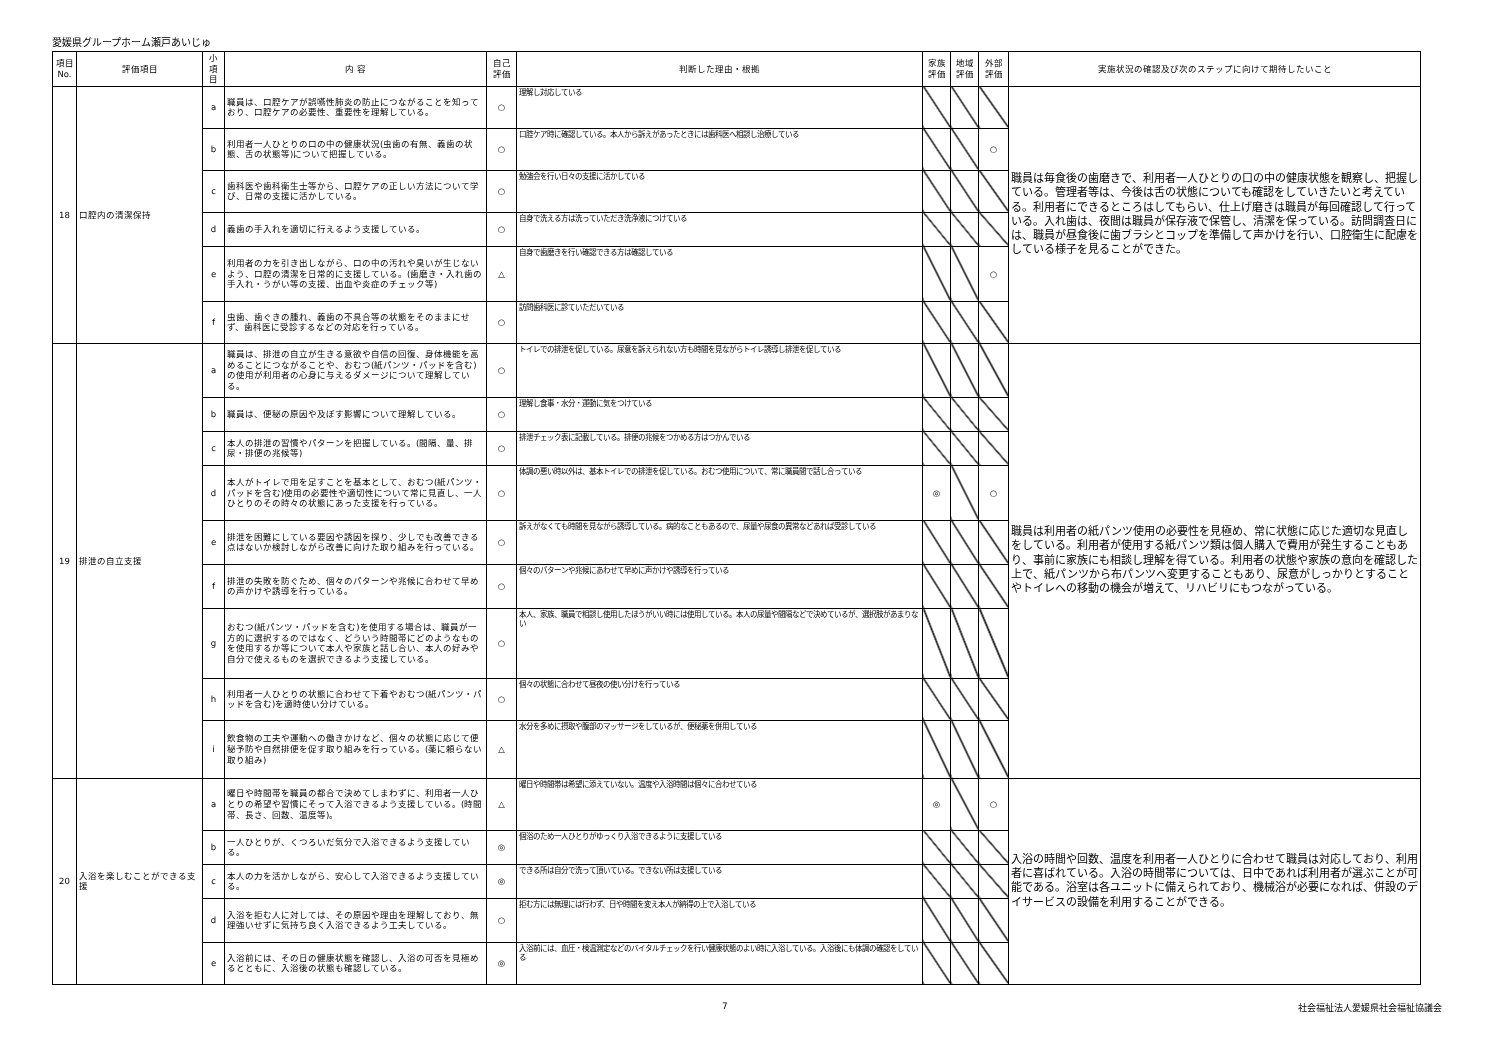愛媛県グループホーム瀬戸あいじゅ
| 項目No. | 評価項目 | 小項目 | 内 容 | 自己評価 | 判断した理由・根拠 | 家族評価 | 地域評価 | 外部評価 | 実施状況の確認及び次のステップに向けて期待したいこと |
| --- | --- | --- | --- | --- | --- | --- | --- | --- | --- |
| 18 | 口腔内の清潔保持 | a | 職員は、口腔ケアが誤嚥性肺炎の防止につながることを知っており、口腔ケアの必要性、重要性を理解している。 | ○ | 理解し対応している | | | | 職員は毎食後の歯磨きで、利用者一人ひとりの口の中の健康状態を観察し、把握している。管理者等は、今後は舌の状態についても確認をしていきたいと考えている。利用者にできるところはしてもらい、仕上げ磨きは職員が毎回確認して行っている。入れ歯は、夜間は職員が保存液で保管し、清潔を保っている。訪問調査日には、職員が昼食後に歯ブラシとコップを準備して声かけを行い、口腔衛生に配慮をしている様子を見ることができた。 |
| | | b | 利用者一人ひとりの口の中の健康状況(虫歯の有無、義歯の状態、舌の状態等)について把握している。 | ○ | 口腔ケア時に確認している。本人から訴えがあったときには歯科医へ相談し治療している | | | ○ | |
| | | c | 歯科医や歯科衛生士等から、口腔ケアの正しい方法について学び、日常の支援に活かしている。 | ○ | 勉強会を行い日々の支援に活かしている | | | | |
| | | d | 義歯の手入れを適切に行えるよう支援している。 | ○ | 自身で洗える方は洗っていただき洗浄液につけている | | | | |
| | | e | 利用者の力を引き出しながら、口の中の汚れや臭いが生じないよう、口腔の清潔を日常的に支援している。(歯磨き・入れ歯の手入れ・うがい等の支援、出血や炎症のチェック等) | △ | 自身で歯磨きを行い確認できる方は確認している | | | ○ | |
| | | f | 虫歯、歯ぐきの腫れ、義歯の不具合等の状態をそのままにせず、歯科医に受診するなどの対応を行っている。 | ○ | 訪問歯科医に診ていただいている | | | | |
| 19 | 排泄の自立支援 | a | 職員は、排泄の自立が生きる意欲や自信の回復、身体機能を高めることにつながることや、おむつ(紙パンツ・パッドを含む)の使用が利用者の心身に与えるダメージについて理解している。 | ○ | トイレでの排泄を促している。尿意を訴えられない方も時間を見ながらトイレ誘導し排泄を促している | | | | 職員は利用者の紙パンツ使用の必要性を見極め、常に状態に応じた適切な見直しをしている。利用者が使用する紙パンツ類は個人購入で費用が発生することもあり、事前に家族にも相談し理解を得ている。利用者の状態や家族の意向を確認した上で、紙パンツから布パンツへ変更することもあり、尿意がしっかりとすることやトイレへの移動の機会が増えて、リハビリにもつながっている。 |
| | | b | 職員は、便秘の原因や及ぼす影響について理解している。 | ○ | 理解し食事・水分・運動に気をつけている | | | | |
| | | c | 本人の排泄の習慣やパターンを把握している。(間隔、量、排尿・排便の兆候等) | ○ | 排泄チェック表に記載している。排便の兆候をつかめる方はつかんでいる | | | | |
| | | d | 本人がトイレで用を足すことを基本として、おむつ(紙パンツ・パッドを含む)使用の必要性や適切性について常に見直し、一人ひとりのその時々の状態にあった支援を行っている。 | ○ | 体調の悪い時以外は、基本トイレでの排泄を促している。おむつ使用について、常に職員間で話し合っている | ◎ | | ○ | |
| | | e | 排泄を困難にしている要因や誘因を探り、少しでも改善できる点はないか検討しながら改善に向けた取り組みを行っている。 | ○ | 訴えがなくても時間を見ながら誘導している。病的なこともあるので、尿量や尿食の異常などあれば受診している | | | | |
| | | f | 排泄の失敗を防ぐため、個々のパターンや兆候に合わせて早めの声かけや誘導を行っている。 | ○ | 個々のパターンや兆候にあわせて早めに声かけや誘導を行っている | | | | |
| | | g | おむつ(紙パンツ・パッドを含む)を使用する場合は、職員が一方的に選択するのではなく、どういう時間帯にどのようなものを使用するか等について本人や家族と話し合い、本人の好みや自分で使えるものを選択できるよう支援している。 | ○ | 本人、家族、職員で相談し使用したほうがいい時には使用している。本人の尿量や間隔などで決めているが、選択肢があまりない | | | | |
| | | h | 利用者一人ひとりの状態に合わせて下着やおむつ(紙パンツ・パッドを含む)を適時使い分けている。 | ○ | 個々の状態に合わせて昼夜の使い分けを行っている | | | | |
| | | i | 飲食物の工夫や運動への働きかけなど、個々の状態に応じて便秘予防や自然排便を促す取り組みを行っている。(薬に頼らない取り組み) | △ | 水分を多めに摂取や腹部のマッサージをしているが、便秘薬を併用している | | | | |
| 20 | 入浴を楽しむことができる支援 | a | 曜日や時間帯を職員の都合で決めてしまわずに、利用者一人ひとりの希望や習慣にそって入浴できるよう支援している。(時間帯、長さ、回数、温度等)。 | △ | 曜日や時間帯は希望に添えていない。温度や入浴時間は個々に合わせている | ◎ | | ○ | 入浴の時間や回数、温度を利用者一人ひとりに合わせて職員は対応しており、利用者に喜ばれている。入浴の時間帯については、日中であれば利用者が選ぶことが可能である。浴室は各ユニットに備えられており、機械浴が必要になれば、併設のデイサービスの設備を利用することができる。 |
| | | b | 一人ひとりが、くつろいだ気分で入浴できるよう支援している。 | ◎ | 個浴のため一人ひとりがゆっくり入浴できるように支援している | | | | |
| | | c | 本人の力を活かしながら、安心して入浴できるよう支援している。 | ◎ | できる所は自分で洗って頂いている。できない所は支援している | | | | |
| | | d | 入浴を拒む人に対しては、その原因や理由を理解しており、無理強いせずに気持ち良く入浴できるよう工夫している。 | ○ | 拒む方には無理には行わず、日や時間を変え本人が納得の上で入浴している | | | | |
| | | e | 入浴前には、その日の健康状態を確認し、入浴の可否を見極めるとともに、入浴後の状態も確認している。 | ◎ | 入浴前には、血圧・検温測定などのバイタルチェックを行い健康状態のよい時に入浴している。入浴後にも体調の確認をしている | | | | |
7 社会福祉法人愛媛県社会福祉協議会